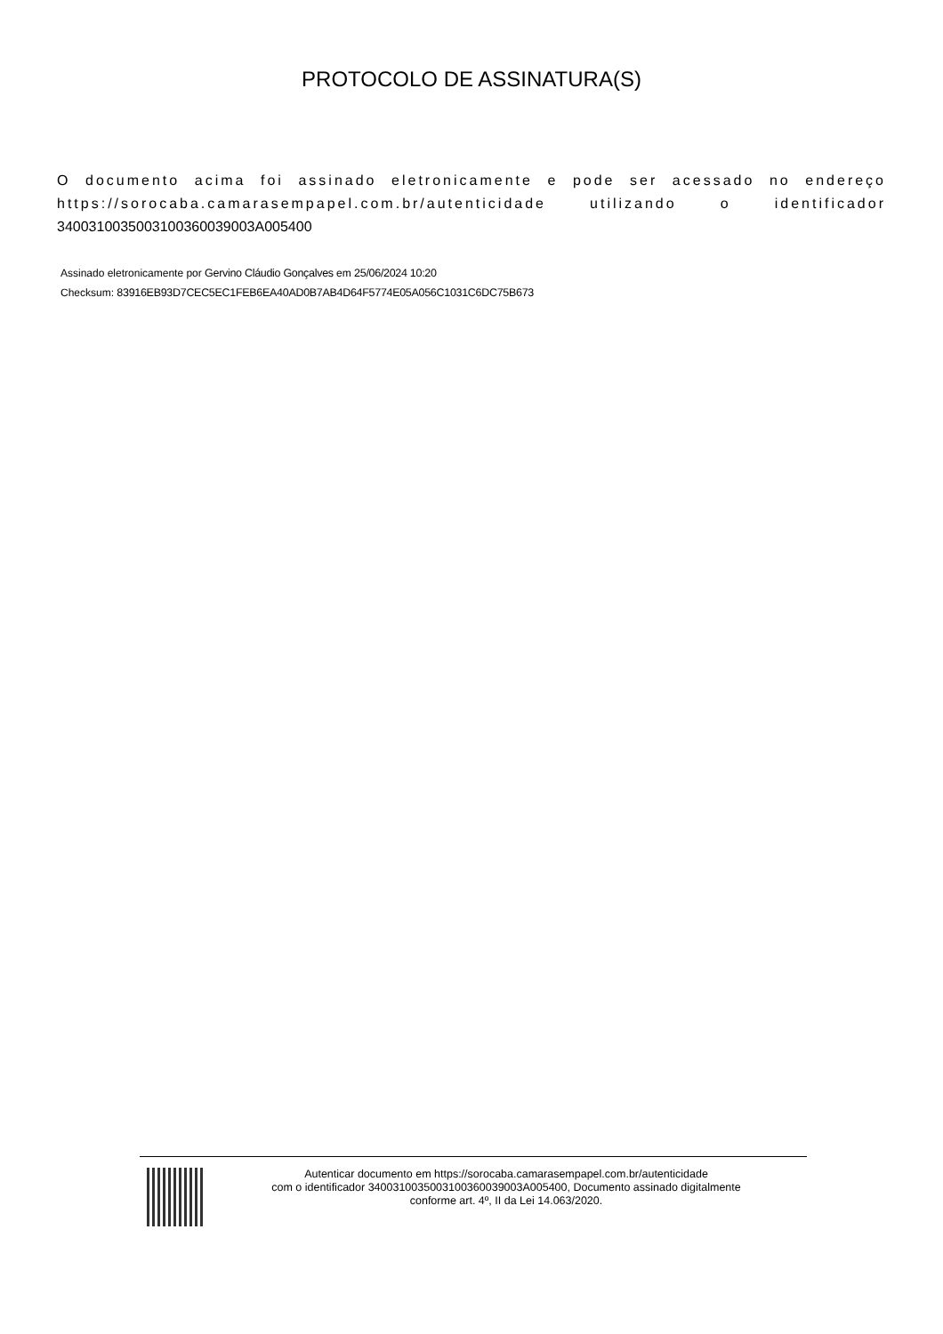PROTOCOLO DE ASSINATURA(S)
O documento acima foi assinado eletronicamente e pode ser acessado no endereço https://sorocaba.camarasempapel.com.br/autenticidade utilizando o identificador 340031003500310036003900​3A005400
Assinado eletronicamente por Gervino Cláudio Gonçalves em 25/06/2024 10:20
Checksum: 83916EB93D7CEC5EC1FEB6EA40AD0B7AB4D64F5774E05A056C1031C6DC75B673
Autenticar documento em https://sorocaba.camarasempapel.com.br/autenticidade
com o identificador 3400310035003100360039003A005400, Documento assinado digitalmente
conforme art. 4º, II da Lei 14.063/2020.